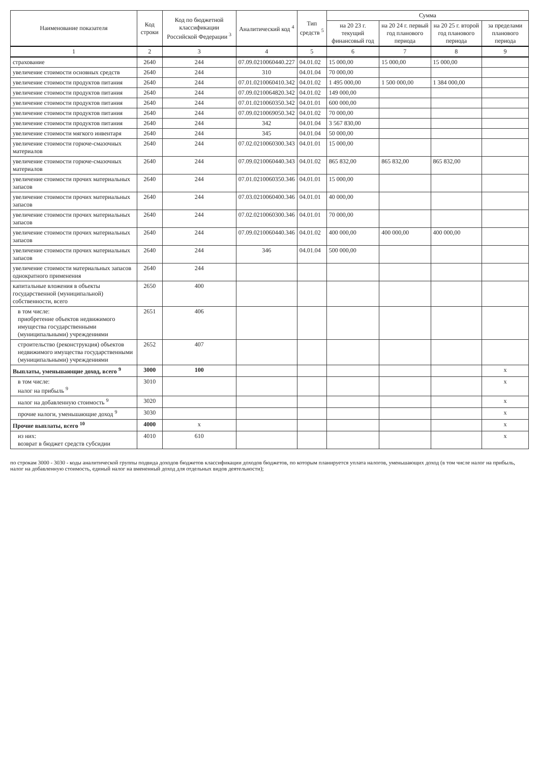| Наименование показателя | Код строки | Код по бюджетной классификации Российской Федерации <sup>3</sup> | Аналитический код <sup>4</sup> | Тип средств <sup>5</sup> | Сумма | | | |
| --- | --- | --- | --- | --- | --- | --- | --- | --- |
| | | | | | на 20 23 г. текущий финансовый год | на 20 24 г. первый год планового периода | на 20 25 г. второй год планового периода | за пределами планового периода |
| 1 | 2 | 3 | 4 | 5 | 6 | 7 | 8 | 9 |
| страхование | 2640 | 244 | 07.09.0210060440.227 | 04.01.02 | 15 000,00 | 15 000,00 | 15 000,00 | |
| увеличение стоимости основных средств | 2640 | 244 | 310 | 04.01.04 | 70 000,00 | | | |
| увеличение стоимости продуктов питания | 2640 | 244 | 07.01.0210060410.342 | 04.01.02 | 1 495 000,00 | 1 500 000,00 | 1 384 000,00 | |
| увеличение стоимости продуктов питания | 2640 | 244 | 07.09.0210064820.342 | 04.01.02 | 149 000,00 | | | |
| увеличение стоимости продуктов питания | 2640 | 244 | 07.01.0210060350.342 | 04.01.01 | 600 000,00 | | | |
| увеличение стоимости продуктов питания | 2640 | 244 | 07.09.0210069050.342 | 04.01.02 | 70 000,00 | | | |
| увеличение стоимости продуктов питания | 2640 | 244 | 342 | 04.01.04 | 3 567 830,00 | | | |
| увеличение стоимости мягкого инвентаря | 2640 | 244 | 345 | 04.01.04 | 50 000,00 | | | |
| увеличение стоимости горюче-смазочных материалов | 2640 | 244 | 07.02.0210060300.343 | 04.01.01 | 15 000,00 | | | |
| увеличение стоимости горюче-смазочных материалов | 2640 | 244 | 07.09.0210060440.343 | 04.01.02 | 865 832,00 | 865 832,00 | 865 832,00 | |
| увеличение стоимости прочих материальных запасов | 2640 | 244 | 07.01.0210060350.346 | 04.01.01 | 15 000,00 | | | |
| увеличение стоимости прочих материальных запасов | 2640 | 244 | 07.03.0210060400.346 | 04.01.01 | 40 000,00 | | | |
| увеличение стоимости прочих материальных запасов | 2640 | 244 | 07.02.0210060300.346 | 04.01.01 | 70 000,00 | | | |
| увеличение стоимости прочих материальных запасов | 2640 | 244 | 07.09.0210060440.346 | 04.01.02 | 400 000,00 | 400 000,00 | 400 000,00 | |
| увеличение стоимости прочих материальных запасов | 2640 | 244 | 346 | 04.01.04 | 500 000,00 | | | |
| увеличение стоимости материальных запасов однократного применения | 2640 | 244 | | | | | | |
| капитальные вложения в объекты государственной (муниципальной) собственности, всего | 2650 | 400 | | | | | | |
| в том числе: приобретение объектов недвижимого имущества государственными (муниципальными) учреждениями | 2651 | 406 | | | | | | |
| строительство (реконструкция) объектов недвижимого имущества государственными (муниципальными) учреждениями | 2652 | 407 | | | | | | |
| Выплаты, уменьшающие доход, всего <sup>9</sup> | 3000 | 100 | | | | | | x |
| в том числе: налог на прибыль <sup>9</sup> | 3010 | | | | | | | x |
| налог на добавленную стоимость <sup>9</sup> | 3020 | | | | | | | x |
| прочие налоги, уменьшающие доход <sup>9</sup> | 3030 | | | | | | | x |
| Прочие выплаты, всего <sup>10</sup> | 4000 | x | | | | | | x |
| из них: возврат в бюджет средств субсидии | 4010 | 610 | | | | | | x |
по строкам 3000 - 3030 - коды аналитической группы подвида доходов бюджетов классификации доходов бюджетов, по которым планируется уплата налогов, уменьшающих доход (в том числе налог на прибыль, налог на добавленную стоимость, единый налог на вмененный доход для отдельных видов деятельности);